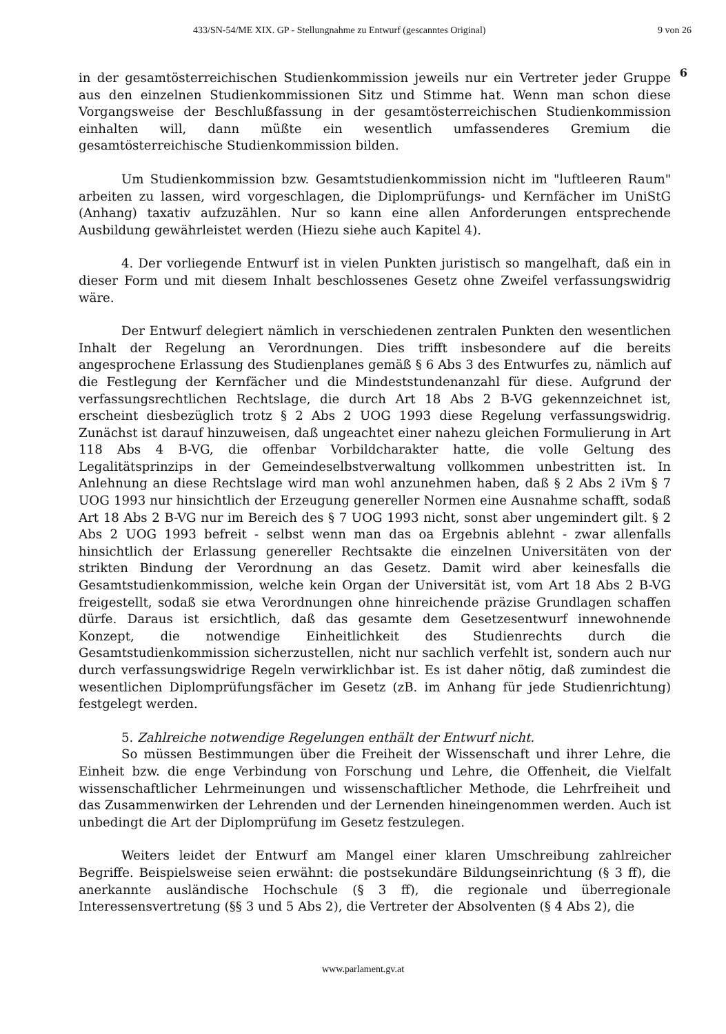433/SN-54/ME XIX. GP - Stellungnahme zu Entwurf (gescanntes Original) 9 von 26
6
in der gesamtösterreichischen Studienkommission jeweils nur ein Vertreter jeder Gruppe aus den einzelnen Studienkommissionen Sitz und Stimme hat. Wenn man schon diese Vorgangsweise der Beschlußfassung in der gesamtösterreichischen Studienkommission einhalten will, dann müßte ein wesentlich umfassenderes Gremium die gesamtösterreichische Studienkommission bilden.
Um Studienkommission bzw. Gesamtstudienkommission nicht im "luftleeren Raum" arbeiten zu lassen, wird vorgeschlagen, die Diplomprüfungs- und Kernfächer im UniStG (Anhang) taxativ aufzuzählen. Nur so kann eine allen Anforderungen entsprechende Ausbildung gewährleistet werden (Hiezu siehe auch Kapitel 4).
4. Der vorliegende Entwurf ist in vielen Punkten juristisch so mangelhaft, daß ein in dieser Form und mit diesem Inhalt beschlossenes Gesetz ohne Zweifel verfassungswidrig wäre.
Der Entwurf delegiert nämlich in verschiedenen zentralen Punkten den wesentlichen Inhalt der Regelung an Verordnungen. Dies trifft insbesondere auf die bereits angesprochene Erlassung des Studienplanes gemäß § 6 Abs 3 des Entwurfes zu, nämlich auf die Festlegung der Kernfächer und die Mindeststundenanzahl für diese. Aufgrund der verfassungsrechtlichen Rechtslage, die durch Art 18 Abs 2 B-VG gekennzeichnet ist, erscheint diesbezüglich trotz § 2 Abs 2 UOG 1993 diese Regelung verfassungswidrig. Zunächst ist darauf hinzuweisen, daß ungeachtet einer nahezu gleichen Formulierung in Art 118 Abs 4 B-VG, die offenbar Vorbildcharakter hatte, die volle Geltung des Legalitätsprinzips in der Gemeindeselbstverwaltung vollkommen unbestritten ist. In Anlehnung an diese Rechtslage wird man wohl anzunehmen haben, daß § 2 Abs 2 iVm § 7 UOG 1993 nur hinsichtlich der Erzeugung genereller Normen eine Ausnahme schafft, sodaß Art 18 Abs 2 B-VG nur im Bereich des § 7 UOG 1993 nicht, sonst aber ungemindert gilt. § 2 Abs 2 UOG 1993 befreit - selbst wenn man das oa Ergebnis ablehnt - zwar allenfalls hinsichtlich der Erlassung genereller Rechtsakte die einzelnen Universitäten von der strikten Bindung der Verordnung an das Gesetz. Damit wird aber keinesfalls die Gesamtstudienkommission, welche kein Organ der Universität ist, vom Art 18 Abs 2 B-VG freigestellt, sodaß sie etwa Verordnungen ohne hinreichende präzise Grundlagen schaffen dürfe. Daraus ist ersichtlich, daß das gesamte dem Gesetzesentwurf innewohnende Konzept, die notwendige Einheitlichkeit des Studienrechts durch die Gesamtstudienkommission sicherzustellen, nicht nur sachlich verfehlt ist, sondern auch nur durch verfassungswidrige Regeln verwirklichbar ist. Es ist daher nötig, daß zumindest die wesentlichen Diplomprüfungsfächer im Gesetz (zB. im Anhang für jede Studienrichtung) festgelegt werden.
5. Zahlreiche notwendige Regelungen enthält der Entwurf nicht.
So müssen Bestimmungen über die Freiheit der Wissenschaft und ihrer Lehre, die Einheit bzw. die enge Verbindung von Forschung und Lehre, die Offenheit, die Vielfalt wissenschaftlicher Lehrmeinungen und wissenschaftlicher Methode, die Lehrfreiheit und das Zusammenwirken der Lehrenden und der Lernenden hineingenommen werden. Auch ist unbedingt die Art der Diplomprüfung im Gesetz festzulegen.
Weiters leidet der Entwurf am Mangel einer klaren Umschreibung zahlreicher Begriffe. Beispielsweise seien erwähnt: die postsekundäre Bildungseinrichtung (§ 3 ff), die anerkannte ausländische Hochschule (§ 3 ff), die regionale und überregionale Interessensvertretung (§§ 3 und 5 Abs 2), die Vertreter der Absolventen (§ 4 Abs 2), die
www.parlament.gv.at